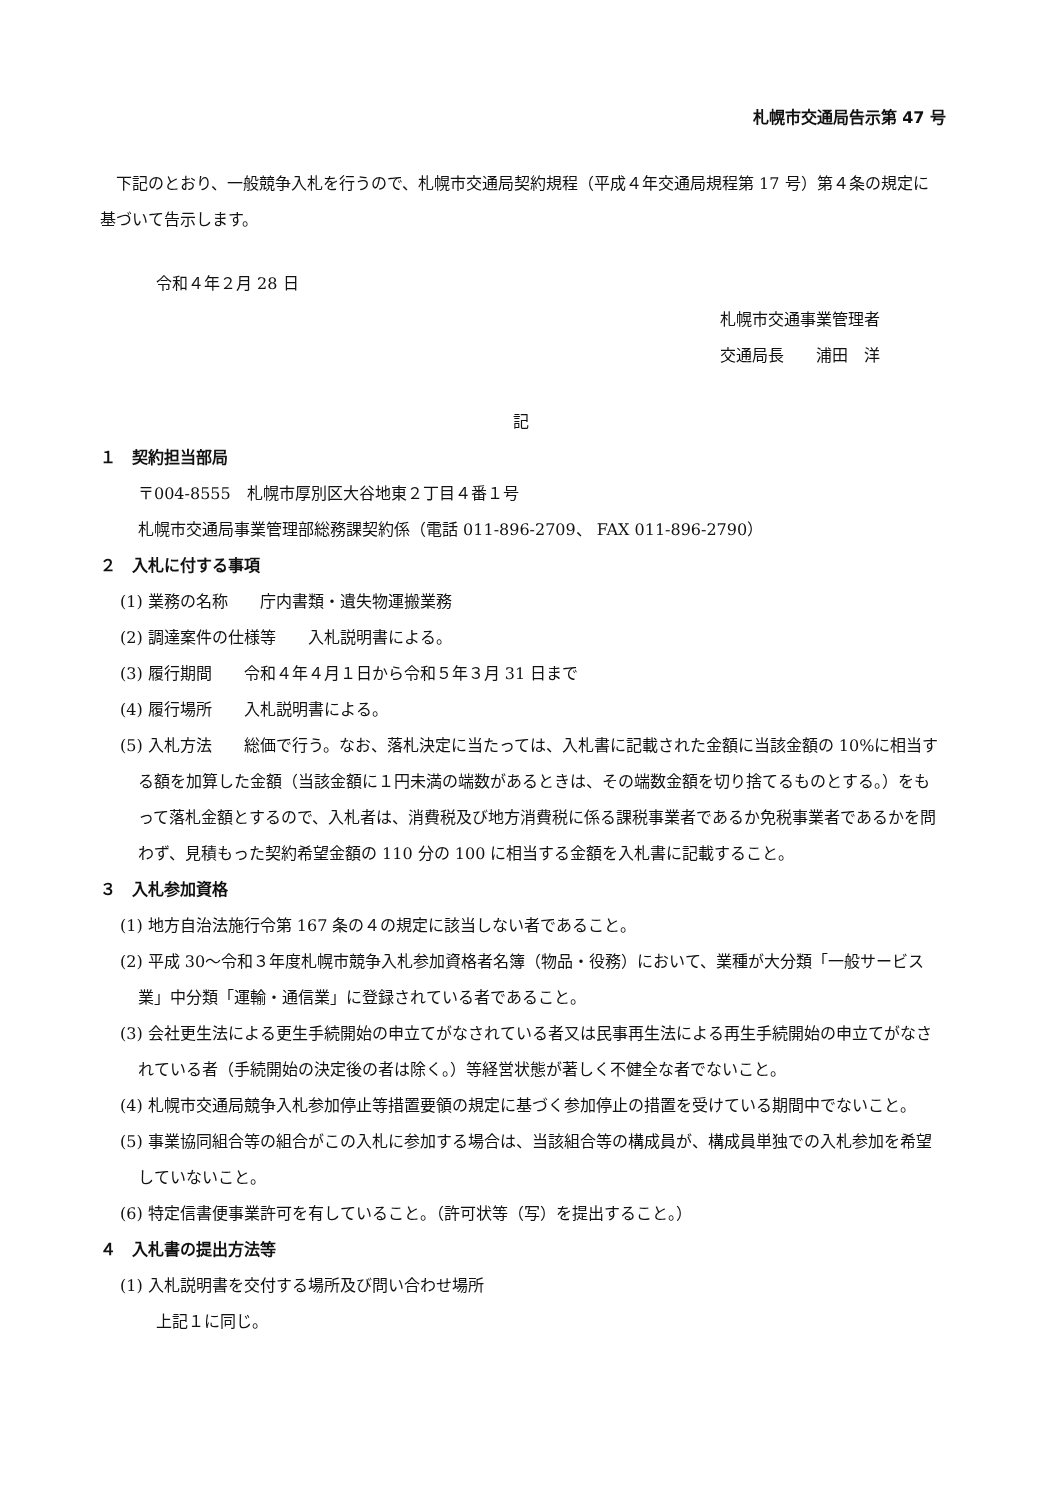札幌市交通局告示第 47 号
　下記のとおり、一般競争入札を行うので、札幌市交通局契約規程（平成４年交通局規程第 17 号）第４条の規定に基づいて告示します。
令和４年２月 28 日
札幌市交通事業管理者
交通局長　　浦田　洋
記
１　契約担当部局
〒004-8555　札幌市厚別区大谷地東２丁目４番１号
札幌市交通局事業管理部総務課契約係（電話 011-896-2709、 FAX 011-896-2790）
２　入札に付する事項
(1) 業務の名称　　庁内書類・遺失物運搬業務
(2) 調達案件の仕様等　　入札説明書による。
(3) 履行期間　　令和４年４月１日から令和５年３月 31 日まで
(4) 履行場所　　入札説明書による。
(5) 入札方法　　総価で行う。なお、落札決定に当たっては、入札書に記載された金額に当該金額の 10%に相当する額を加算した金額（当該金額に１円未満の端数があるときは、その端数金額を切り捨てるものとする。）をもって落札金額とするので、入札者は、消費税及び地方消費税に係る課税事業者であるか免税事業者であるかを問わず、見積もった契約希望金額の 110 分の 100 に相当する金額を入札書に記載すること。
３　入札参加資格
(1) 地方自治法施行令第 167 条の４の規定に該当しない者であること。
(2) 平成 30～令和３年度札幌市競争入札参加資格者名簿（物品・役務）において、業種が大分類「一般サービス業」中分類「運輸・通信業」に登録されている者であること。
(3) 会社更生法による更生手続開始の申立てがなされている者又は民事再生法による再生手続開始の申立てがなされている者（手続開始の決定後の者は除く。）等経営状態が著しく不健全な者でないこと。
(4) 札幌市交通局競争入札参加停止等措置要領の規定に基づく参加停止の措置を受けている期間中でないこと。
(5) 事業協同組合等の組合がこの入札に参加する場合は、当該組合等の構成員が、構成員単独での入札参加を希望していないこと。
(6) 特定信書便事業許可を有していること。（許可状等（写）を提出すること。）
４　入札書の提出方法等
(1) 入札説明書を交付する場所及び問い合わせ場所
上記１に同じ。